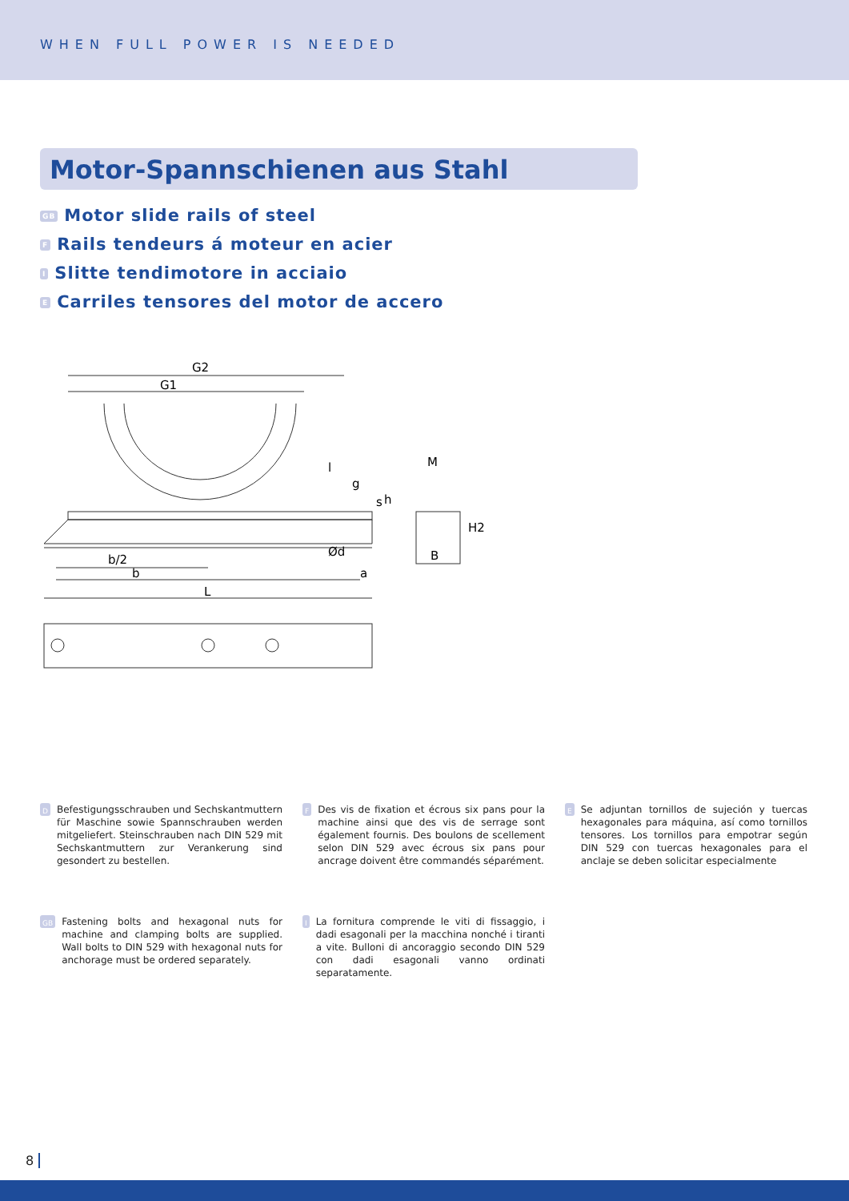WHEN FULL POWER IS NEEDED
Motor-Spannschienen aus Stahl
GB Motor slide rails of steel
F Rails tendeurs á moteur en acier
I Slitte tendimotore in acciaio
E Carriles tensores del motor de accero
G2
G1
l
g
b/2
b
L
a
Ød
M
B
h
s
H2
D Befestigungsschrauben und Sechskantmuttern für Maschine sowie Spannschrauben werden mitgeliefert. Steinschrauben nach DIN 529 mit Sechskantmuttern zur Verankerung sind gesondert zu bestellen.
GB Fastening bolts and hexagonal nuts for machine and clamping bolts are supplied. Wall bolts to DIN 529 with hexagonal nuts for anchorage must be ordered separately.
F Des vis de fixation et écrous six pans pour la machine ainsi que des vis de serrage sont également fournis. Des boulons de scellement selon DIN 529 avec écrous six pans pour ancrage doivent être commandés séparément.
I La fornitura comprende le viti di fissaggio, i dadi esagonali per la macchina nonché i tiranti a vite. Bulloni di ancoraggio secondo DIN 529 con dadi esagonali vanno ordinati separatamente.
E Se adjuntan tornillos de sujeción y tuercas hexagonales para máquina, así como tornillos tensores. Los tornillos para empotrar según DIN 529 con tuercas hexagonales para el anclaje se deben solicitar especialmente
8